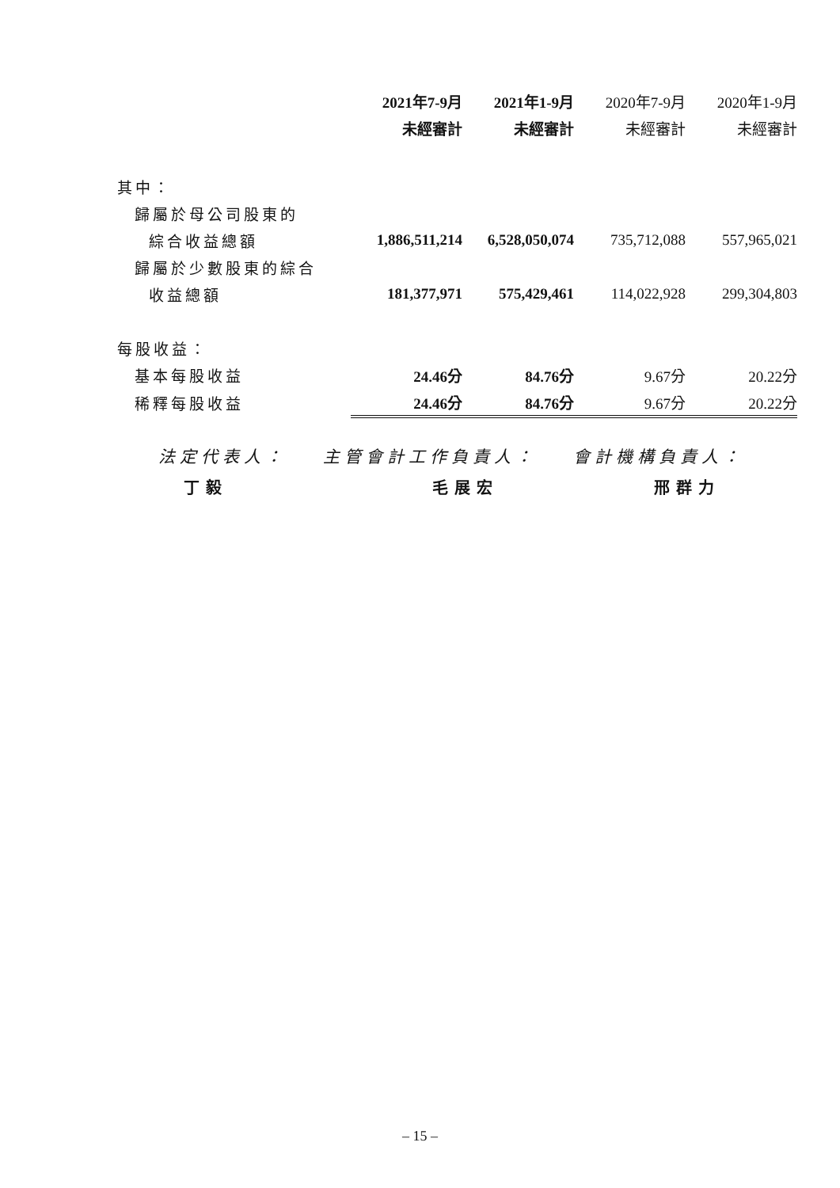| | 2021年7-9月 | 2021年1-9月 | 2020年7-9月 | 2020年1-9月 |
| --- | --- | --- | --- | --- |
| | 未經審計 | 未經審計 | 未經審計 | 未經審計 |
| 其中： | | | | |
| 歸屬於母公司股東的 | | | | |
| 綜合收益總額 | 1,886,511,214 | 6,528,050,074 | 735,712,088 | 557,965,021 |
| 歸屬於少數股東的綜合 | | | | |
| 收益總額 | 181,377,971 | 575,429,461 | 114,022,928 | 299,304,803 |
| 每股收益： | | | | |
| 基本每股收益 | 24.46分 | 84.76分 | 9.67分 | 20.22分 |
| 稀釋每股收益 | 24.46分 | 84.76分 | 9.67分 | 20.22分 |
法定代表人： 主管會計工作負責人： 會計機構負責人：
丁毅 毛展宏 邢群力
– 15 –